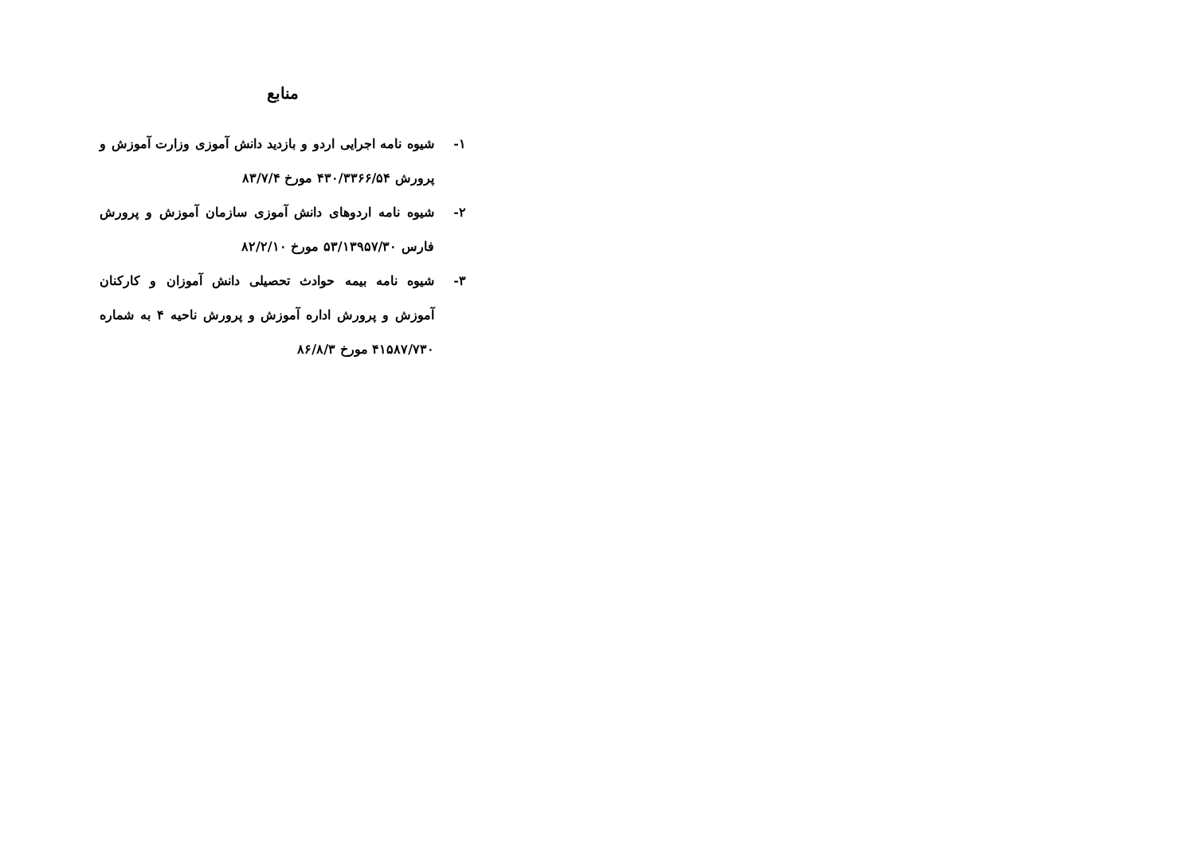منابع
۱- شیوه نامه اجرایی اردو و بازدید دانش آموزی وزارت آموزش و پرورش ۴۳۰/۳۳۶۶/۵۴ مورخ ۸۳/۷/۴
۲- شیوه نامه اردوهای دانش آموزی سازمان آموزش و پرورش فارس ۵۳/۱۳۹۵۷/۳۰ مورخ ۸۲/۲/۱۰
۳- شیوه نامه بیمه حوادث تحصیلی دانش آموزان و کارکنان آموزش و پرورش اداره آموزش و پرورش ناحیه ۴ به شماره ۴۱۵۸۷/۷۳۰ مورخ ۸۶/۸/۳